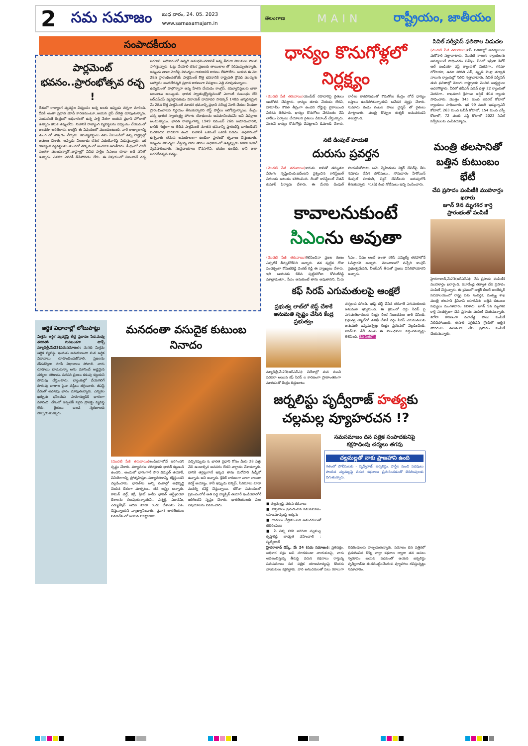2
సమ సమాజం
బుధ వారం, 24. 05. 2023
www.samasamajam.in
తెలంగాణ MAIN రాష్ట్రీయం, జాతీయం
సంపాదకీయం
పార్లమెంట్ భవనం..ప్రారంభోత్సవ రచ్చ !
దేశంలో రాజ్యాంగ వ్యవస్థల విధ్వంసం అన్న అంశం ఇప్పుడు చర్చగా మారింది. దీనికి అంతా ప్రధాని మోదీ కారణమంటూ..ఆయన వైపే వేలెత్తి చూపుతున్నారు. ఎందుకంటే కేంద్రంలో అధికారంలో ఉన్న పార్టీ నేతగా ఆయన ప్రధాని హోదాలో ఉన్నారు కనుక తప్పులేదు. నిజానికి రాజ్యాంగ వ్యవస్థలను విధ్వంసం చేయడంలో అందరూ ఆరితేరారు. కాంగ్రెస్ ఈ విషయంలో ముందుంటుంది. వారే రాజ్యాంగాన్ని తుంగ లో తొక్కడం నేర్పారు. కమ్యూనిస్టులు తమ ఏలుబడిలో ఉన్న రాష్ట్రాల్లో అమలు చేశారు. ఇప్పుడు వీలుకాదు కనుక ఎదుటివారిపై ఏడుస్తున్నారు. ఇక రాజ్యాంగ వ్యవస్థలను తుంగలో తొక్కడంలో అందరూ ఆరితేరారు. కేంద్రంలో మోదీ ఎంతగా ముందున్నారో..రాష్ట్రాల్లో వివిధ పార్టీల సిఎంలు కూడా అదే పనిలో ఉన్నారు. ఎవరూ ఎవరికీ తీసిపోవడం లేదు. ఈ విషయంలో నిజంగానే చర్చ జరగాలి. అధికారంలో ఉన్నది అనుభవించడానికే అన్న తీరుగా పాలకులు పాలన సాగిస్తున్నారు. ఓట్లు వేయాలి కనుక ప్రజలకు తాయిలాల తో సరిపుచ్చుతున్నారు. ఇప్పుడు తాజా మోదీపై విమర్శలు రావడానికి కారణం లేకపోలేదు. ఆయన ఈ నెల 28న ప్రారంభించబోయే పార్లమెంట్ కొత్త భవనానికి రాష్ట్రపతి ద్రౌపది ముర్మును ఆహ్వానం అందలేదన్నది ప్రధాన కారణంగా విపక్షాలు ఎత్తి చూపుతున్నాయి.
ఉద్యమంలో పాల్గొన్నారా అన్న హేళన చేయడం కాంగ్రెస్, కమ్యూనిస్టులకు బాగా అలవాటు అయ్యింది. భారత స్వాతంత్ర్యోద్యమంతో ఎలాంటి సంబంధం లేని ఆర్ఎస్ఎస్ వ్యవస్థాపకుడు వినాయక్ దామోదర సావర్కర్ 140వ జన్మదినమైన మే 28న కొత్త పార్లమెంట్ నూతన భవనాన్ని ప్రధాని నరేంద్ర మోదీ చేతుల మీదుగా ప్రారంభించాలని నిర్ణయం తీసుకున్నారని లెఫ్ట్ పార్టీలు ఆరోపిస్తున్నాయి. కేంద్రం చర్య భారత స్వాతంత్ర్య పోరాట యోధులను అవమానించడమే అని విపక్షాలు అంటున్నాయి. భారత రాజ్యాంగాన్ని 1949 నవంబర్ 26న ఆమోదించారని, దానికి గుర్తుగా ఆ తేదీన పార్లమెంట్ నూతన భవనాన్ని ప్రారంభిస్తే బాగుండేదని మరికొందరి వాదనగా ఉంది. నిజానికి ఒకరంటే ఒకరికి పడదు. అధికారంలో ఉన్నవారు తమకు అనుకూలంగా ఉండేలా ప్రారంభో త్సవాలు చేస్తుంటారు. ఇప్పుడు విమర్శలు చేస్తున్న వారు తాము అధికారంలో ఉన్నప్పుడు కూడా ఇలాగే వ్యవహరించారు. సంప్రదాయాలు కొనసాగేవి. భయం ఉండేది. కానీ అలా జరగలేదన్నది సత్యం.
ఆర్థిక విధానాల్లో లోటుపాట్లు
మిశ్రమ ఆర్థిక వ్యవస్థపై తీవ్ర ప్రభావం పేద,మధ్య తరగతికి గుదిబండగా టాక్స్ న్యూఢిల్లీ,మే23(సమసమాజం): మనది మిశ్రమ ఆర్థిక వ్యవస్థ. ఇందుకు అనుగుణంగా మన ఆర్థిక విధానాలు రూపొందించుకోవాలి. ప్రజలను దోచుకొల్లగా చూసే విధానాలు పోవాలి. వారు రూపాయి దాచుకున్నా అను మానించే అడ్డమైన చర్యలు సరికాదు. దినసరి ప్రజలు కడుపు కట్టుకుని పొదుపు చేస్తుంటారు. బ్యాంకుల్లో వేయగలిగే పొదుపు ఖాతాల పైనా వడ్డీలు తగ్గించారు. జీఎస్టీ పేరుతో అదనపు భారం మోపుతున్నారు. ఎన్నికల ఖర్చును భరించడం సామాన్యుడికి భారంగా మారింది. దేశంలో ఇప్పటికీ సరైన ప్రాజెక్టు వ్యవస్థ లేదు. రైతులు బలవ న్మరణాలకు పాల్పడుతున్నారు.
మనదంతా వసుదైక కుటుంబ నినాదం
(మొదటి పేజీ తరువాయి) ఇండియాలోనే జరిగిందని స్పష్టం చేశారు. పర్యావరణ పరిరక్షణకు భారత్ కట్టుబడి ఉందని.. అందులో భాగంగానే సౌర విద్యుత్ తయారీ, వినియోగాన్ని ప్రోత్సహిస్తూ..పర్యావరణాన్ని రక్షిస్తుందని వెల్లడించారు. భారత్‌ను అన్ని రంగాల్లో అభివృద్ధి చెందిన దేశంగా మార్చటం.. తన లక్ష్యం అన్నారు. కామన్ వెల్త్, కర్రీ, క్రికెట్ అనేవి భారత్ ఆస్ట్రేలియా దేశాలను కలుపుతున్నాయని.. ఎన్నర్జీ, ఎకానమీ, ఎడ్యుకేషన్ ఆదిని కూడా రెండు దేశాలను ఏకం చేస్తున్నాయని వ్యాఖ్యానించారు. ప్రవాస భారతీయుల సమావేశంలో ఆయన మాట్లాడారు.
వచ్చినప్పుడు ఓ భారత ప్రధాని కోసం మీరు 28 ఏళ్లు వేచి ఉండాల్సిన అవసరం లేదని వాగ్దానం చేశానన్నారు. దానికి తగ్గట్లుగానే ఇక్కడ తాను మరోసారి సిడ్నీలో ఉన్నాను అని అన్నారు. క్రికెట్ కారణంగా చాలా కాలంగా కనెక్ట్ అయ్యాం. కానీ ఇప్పుడు టెన్నిస్, సినిమాలు కూడా మనల్ని కనెక్ట్ చేస్తున్నాయి. కరోనా సమయంలో ప్రపంచంలోనే అతి పెద్ద వ్యాక్సిన్ తయారీ ఇండియాలోనే జరిగిందని స్పష్టం చేశారు. భారతీయులకు పలు విషయాలను వివరించారు.
ధాన్యం కొనుగోళ్లలో నిర్లక్ష్యం
(మొదటి పేజీ తరువాయి) యంపేట్ రహదారిపై రైతులు ఆందోళన చేపట్టారు. ధాన్యం తూకం వేయడం లేదని, హమాలీల కొరత తీవ్రంగా ఉందని రోడ్డుపై బైఠాయించి నిరసన తెలిపారు. ధాన్యం కొనుగోలు వేగవంతం చేసి లారీలు ఏర్పాటు చేయాలని రైతులు డిమాండ్ చేస్తున్నారు. వెంటనే ధాన్యం కొనుగోళ్లు చేపట్టాలని డిమాండ్ చేశారు. లారీలు రాకపోవడంతో కొనుగోలు కేంద్రం లోనే ధాన్యం బస్తాలు ఉండిపోతున్నాయని ఆవేదన వ్యక్తం చేశారు. సుమారు రెండు గంటల పాటు చైర్మన్ తో రైతులు మాట్లాడారు. మంత్రి కొప్పుల ఈశ్వర్ అనుచరుడని తెలుస్తోంది.
నటి డింపుల్ హయతి
దురుసు ప్రవర్తన
(మొదటి పేజీ తరువాయి) కారును కాలితో తన్నుతూ వీరంగం సృష్టించింది.ఇదేంటని ప్రశ్నించిన కానిస్టేబుల్ విధులకు ఆటంకం కలిగించింది. దీంతో కానిస్టేబుల్ చేతన్ కుమార్ ఫిర్యాదు చేశారు. ఈ మేరకు డింపుల్ హయతీతోపాటు ఆమె స్నేహితుడు విక్టర్ డేవిడ్‌పై కేసు నమోదు చేసిన పోలీసులు.. సోమవారం హీరోయిన్ డింపుల్ హయతీ, విక్టర్ డేవిడ్‌లను అదుపులోకి తీసుకున్నారు. 41(ఏ) కింద నోటీసులు ఇచ్చి పంపించారు.
కావాలనుకుంటే సిఎంను అవుతా
(మొదటి పేజీ తరువాయి) గెలిపించినా ప్రజల రుణం ఎప్పటికీ తీర్చుకోలేనిది అన్నారు. తన పుట్టిన రోజు సందర్భంగా కోమటిరెడ్డి వెంకట్ రెడ్డి ఈ వ్యాఖ్యలు చేశారు. ఇది ఆయనకు 60వ పుట్టినరోజు. కోమటిరెడ్డి మాట్లాడుతూ.. సీఎం అనుకుంటే తాను అవుతానని, మీరు సీఎం.. సీఎం అంటే అంతా కలిసి ఎమ్మెల్యే తరహాలోనే ఓడిస్తారని అన్నారు. తెలంగాణలో వచ్చేది కాంగ్రెస్ ప్రభుత్వమేనని, బీఆర్ఎస్ తీరుతో ప్రజలు విసిగిపోయారని అన్నారు.
కఫ్ సిరప్ ఎగుమతులపై ఆంక్షలే
ప్రభుత్వ లాబ్‌లో టెస్ట్ చేశాకే అనుమతి స్పష్టం చేసిన కేంద్ర ప్రభుత్వం
న్యూఢిల్లీ,మే23(ఆర్ఎన్ఎ): విదేశాల్లో మన నుంచి సరఫరా అయిన కఫ్ సిరప్ ల కారణంగా ప్రాణాంతకంగా మారడంతో కేంద్రం దిద్దుబాటు
చర్యలకు దిగింది. ఇకపై టెస్ట్ చేసిన తరవాతే ఎగుమతులకు అనుమతి ఇవ్వనుంది. ఈ క్రమంలో దగ్గు సిరప్ పై ఎగుమతిదారులకు కేంద్రం కీలక నిబంధనలు జారీ చేసింది. ప్రభుత్వ ల్యాబ్‌లో తనిఖీ చేశాకే దగ్గు సిరప్ ఎగుమతులకు అనుమతి ఇవ్వనున్నట్లు కేంద్రం ప్రకటనలో వెల్లడించింది. జూన్1వ తేదీ నుంచి ఈ నిబంధనలు వర్తించనున్నట్లు తెలిపింది. 3వ పేజీలో..
జర్నలిస్టు పృద్వీరాజ్ హత్యకు చల్లమల్ల వ్యూహరచన !?
■ చల్లమల్లపై వరుస కథనాలు
■ వాస్తవాలు ప్రచురించిన సమసమాజం యాజమాన్యంపై అక్కసు
■ దాడులు చేస్తామంటూ అనుచరులతో బెదిరింపులు
■ ఏ చిన్న హాని జరిగినా చల్లమల్ల కృష్ణారెడ్డి బాధ్యత వహించాలి : పృద్వీరాజ్
సమసమాజం దిన పత్రిక సంపాదకునిపై కక్షసాధింపు చర్యలు తగవు
చల్లమల్లతో నాకు ప్రాణహాని ఉంది
గతంలో పోలీసులకు - పృద్వీరాజ్, జర్నలిస్టు. పార్టీల నుంచి పదవులు పొందిన చల్లమల్లపై వరుస కథనాలు ప్రచురించడంతో బెదిరింపులకు దిగుతున్నారు.
హైదరాబాద్ డెస్క్, మే 24 (సమ సమాజం): ప్రతిపక్షం, అధికార పక్షం అని చూడకుండా నాయకులపై, వారు అవలంభిస్తున్న తీరుపై వరుస కథనాలు రాస్తున్న సమసమాజం దిన పత్రిక యాజమాన్యంపై కొందరు నాయకులు కక్షగట్టారు. వారి అనుచరులతో పలు రకాలుగా బెదిరింపులకు పాల్పడుతున్నారు. సమాజం దిన పత్రికలో ప్రచురించిన కొన్ని వార్తా కథనాల ద్వారా తన అసలు స్వరూపం బయట పడటంతో ఆయన జర్నలిస్టు పృద్వీరాజ్‌ను తుదముట్టించేందుకు వ్యూహాలు రచిస్తున్నట్లు సమాచారం.
సివిల్ సర్వీసెస్ ఫలితాల విడుదల
(మొదటి పేజీ తరువాయి) సెస్ ఫలితాల్లో అమ్మాయిలు మరోసారి సత్తాచాటారు. మొదటి నాలుగు ర్యాంకులను అమ్మాయిలే సాధించడం విశేషం. వీరిలో ఇషితా కిశోర్ ఆల్ ఇండియా ఫస్ట్ ర్యాంకుతో మెరవగా.. గరిమా లోహియా, ఉమా హారతి ఎన్, స్మృతి మిశ్రా తర్వాతి నాలుగు ర్యాంకుల్లో నిలిచి సత్తాచాటారు. సివిల్ సర్వీసెస్ తుది ఫలితాల్లో తెలుగు రాష్ట్రాలకు చెందిన అభ్యర్థులు అదరగొట్టారు. వీరిలో జీవీఎస్ పవన్ దత్తా 22 ర్యాంకుతో మెరవగా.. శాఖమూరి శ్రీసాయి అర్షిత్ 40వ ర్యాంకు సాధించారు. మొత్తం 345 మంది జనరల్ కోటాలో ర్యాంకులు సాధించారు. ఇక 99 మంది ఇడబ్ల్యూఎస్ కోటాలో, 263 మంది ఓబీసీ కోటాలో, 154 మంది ఎస్సీ కోటాలో, 72 మంది ఎస్టీ కోటాలో 2022 సివిల్ సర్వీసులకు ఎంపికయ్యారు.
మంత్రి తలసానితో బత్తిన కుటుంబం భేటీ
చేప ప్రసాదం పంపిణీకి ముహూర్తం ఖరారు
జూన్ 9న మృగశిర కార్తె ప్రారంభంతో పంపిణీ
హైదరాబాద్,మే23(ఆర్ఎన్ఎ): చేప ప్రసాదం పంపిణీకి ముహూర్తం ఖరారైంది. మూడేండ్ల తర్వాత చేప ప్రసాదం పంపిణీ చేస్తున్నారు. ఈ క్రమంలో డాక్టర్ బీఆర్ అంబేద్కర్ సచివాలయంలో రాష్ట్ర పశు సంవర్ధక, మత్స్య శాఖ మంత్రి తలసాని శ్రీనివాస్ యాదవ్‌ను బత్తిన కుటుంబ సభ్యులు మంగళవారం కలిశారు. జూన్ 9న మృగశిర కార్తె సందర్భంగా చేప ప్రసాదం పంపిణీ చేయనున్నారు. కరోనా కారణంగా మూడేళ్ల పాటు పంపిణీ నిలిచిపోయింది. ఈసారి ఎగ్జిబిషన్ గ్రౌండ్‌లో బత్తిన సోదరులు ఉచితంగా చేప ప్రసాదం పంపిణీ చేయనున్నారు.